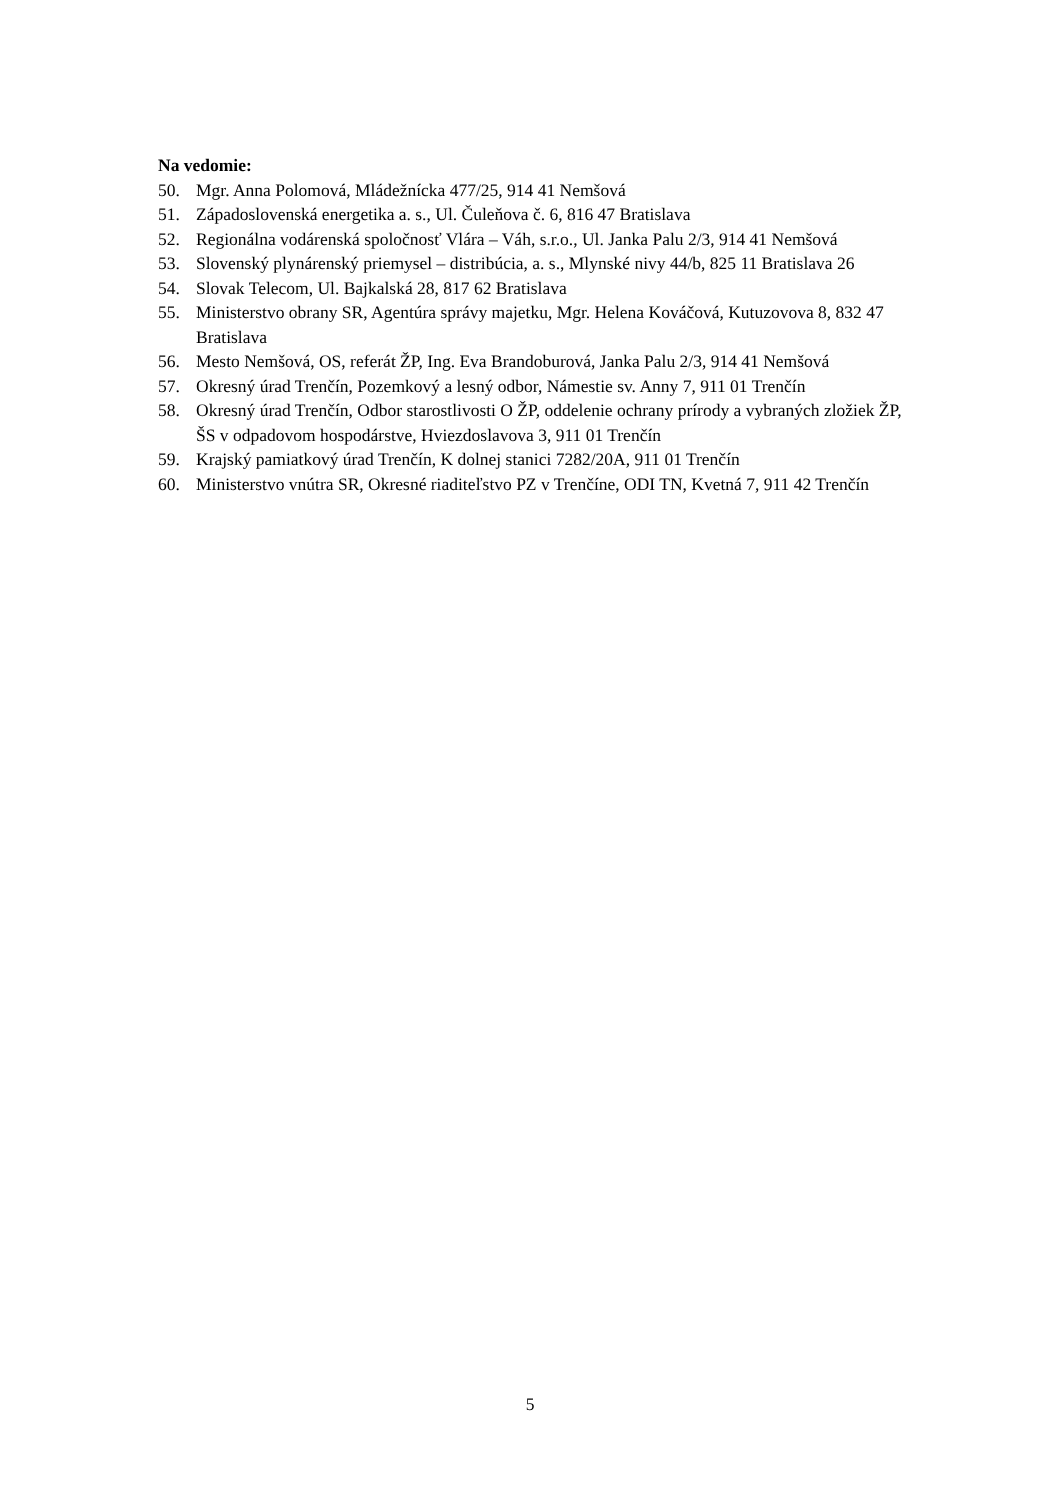Na vedomie:
50. Mgr. Anna Polomová, Mládežnícka 477/25, 914 41 Nemšová
51. Západoslovenská energetika a. s., Ul. Čuleňova č. 6, 816 47 Bratislava
52. Regionálna vodárenská spoločnosť Vlára – Váh, s.r.o., Ul. Janka Palu 2/3, 914 41 Nemšová
53. Slovenský plynárenský priemysel – distribúcia, a. s., Mlynské nivy 44/b, 825 11 Bratislava 26
54. Slovak Telecom, Ul. Bajkalská 28, 817 62 Bratislava
55. Ministerstvo obrany SR, Agentúra správy majetku, Mgr. Helena Kováčová, Kutuzovova 8, 832 47 Bratislava
56. Mesto Nemšová, OS, referát ŽP, Ing. Eva Brandoburová, Janka Palu 2/3, 914 41 Nemšová
57. Okresný úrad Trenčín, Pozemkový a lesný odbor, Námestie sv. Anny 7, 911 01 Trenčín
58. Okresný úrad Trenčín, Odbor starostlivosti O ŽP, oddelenie ochrany prírody a vybraných zložiek ŽP, ŠS v odpadovom hospodárstve, Hviezdoslavova 3, 911 01 Trenčín
59. Krajský pamiatkový úrad Trenčín, K dolnej stanici 7282/20A, 911 01 Trenčín
60. Ministerstvo vnútra SR, Okresné riaditeľstvo PZ v Trenčíne, ODI TN, Kvetná 7, 911 42 Trenčín
5